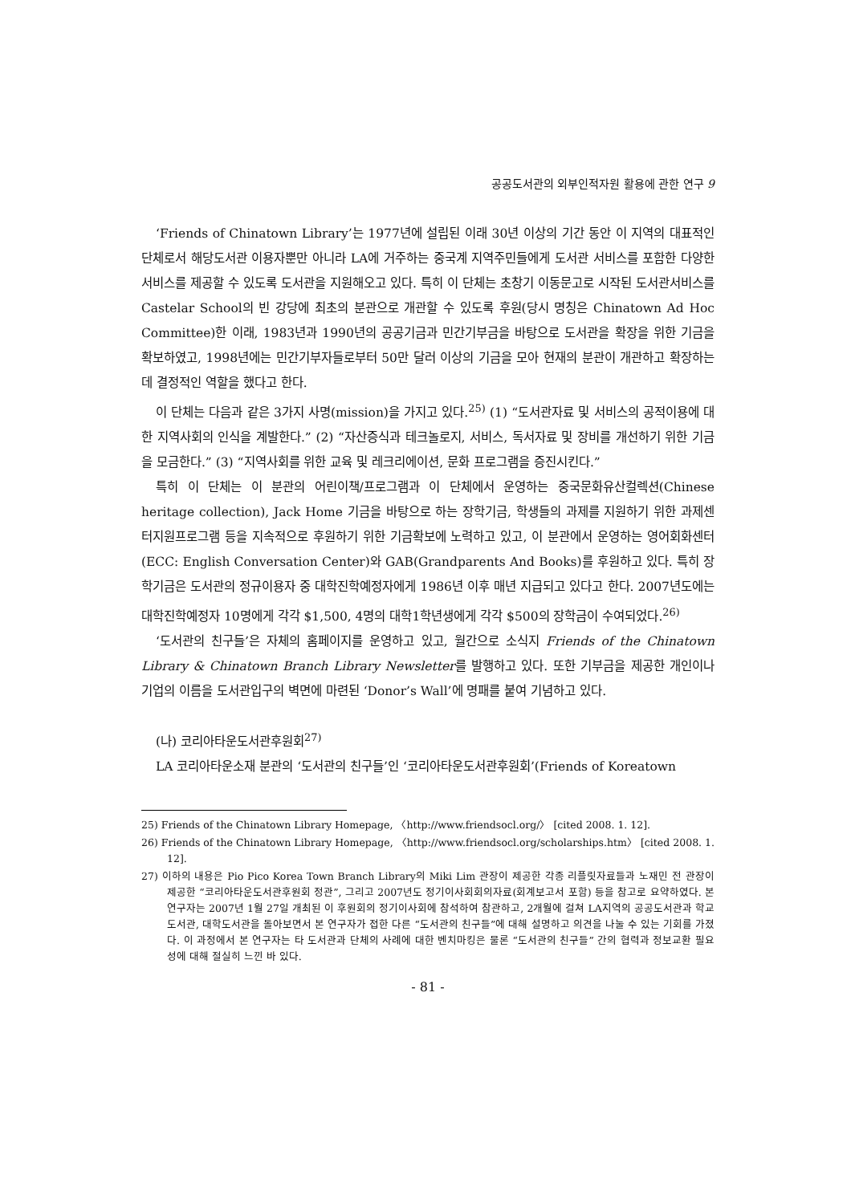공공도서관의 외부인적자원 활용에 관한 연구 9
‘Friends of Chinatown Library’는 1977년에 설립된 이래 30년 이상의 기간 동안 이 지역의 대표적인 단체로서 해당도서관 이용자뿐만 아니라 LA에 거주하는 중국계 지역주민들에게 도서관 서비스를 포함한 다양한 서비스를 제공할 수 있도록 도서관을 지원해오고 있다. 특히 이 단체는 초창기 이동문고로 시작된 도서관서비스를 Castelar School의 빈 강당에 최초의 분관으로 개관할 수 있도록 후원(당시 명칭은 Chinatown Ad Hoc Committee)한 이래, 1983년과 1990년의 공공기금과 민간기부금을 바탕으로 도서관을 확장을 위한 기금을 확보하였고, 1998년에는 민간기부자들로부터 50만 달러 이상의 기금을 모아 현재의 분관이 개관하고 확장하는 데 결정적인 역할을 했다고 한다.
이 단체는 다음과 같은 3가지 사명(mission)을 가지고 있다.<sup>25)</sup> (1) “도서관자료 및 서비스의 공적이용에 대한 지역사회의 인식을 계발한다.” (2) “자산증식과 테크놀로지, 서비스, 독서자료 및 장비를 개선하기 위한 기금을 모금한다.” (3) “지역사회를 위한 교육 및 레크리에이션, 문화 프로그램을 증진시킨다.”
특히 이 단체는 이 분관의 어린이책/프로그램과 이 단체에서 운영하는 중국문화유산컬렉션(Chinese heritage collection), Jack Home 기금을 바탕으로 하는 장학기금, 학생들의 과제를 지원하기 위한 과제센터지원프로그램 등을 지속적으로 후원하기 위한 기금확보에 노력하고 있고, 이 분관에서 운영하는 영어회화센터(ECC: English Conversation Center)와 GAB(Grandparents And Books)를 후원하고 있다. 특히 장학기금은 도서관의 정규이용자 중 대학진학예정자에게 1986년 이후 매년 지급되고 있다고 한다. 2007년도에는 대학진학예정자 10명에게 각각 $1,500, 4명의 대학1학년생에게 각각 $500의 장학금이 수여되었다.<sup>26)</sup>
‘도서관의 친구들’은 자체의 홈페이지를 운영하고 있고, 월간으로 소식지 Friends of the Chinatown Library & Chinatown Branch Library Newsletter를 발행하고 있다. 또한 기부금을 제공한 개인이나 기업의 이름을 도서관입구의 벽면에 마련된 ‘Donor’s Wall’에 명패를 붙여 기념하고 있다.
(나) 코리아타운도서관후원회<sup>27)</sup>
LA 코리아타운소재 분관의 ‘도서관의 친구들’인 ‘코리아타운도서관후원회’(Friends of Koreatown
25) Friends of the Chinatown Library Homepage, 〈http://www.friendsocl.org/〉 [cited 2008. 1. 12].
26) Friends of the Chinatown Library Homepage, 〈http://www.friendsocl.org/scholarships.htm〉 [cited 2008. 1. 12].
27) 이하의 내용은 Pio Pico Korea Town Branch Library의 Miki Lim 관장이 제공한 각종 리플릿자료들과 노재민 전 관장이 제공한 “코리아타운도서관후원회 정관”, 그리고 2007년도 정기이사회회의자료(회계보고서 포함) 등을 참고로 요약하였다. 본 연구자는 2007년 1월 27일 개최된 이 후원회의 정기이사회에 참석하여 참관하고, 2개월에 걸쳐 LA지역의 공공도서관과 학교도서관, 대학도서관을 돌아보면서 본 연구자가 접한 다른 “도서관의 친구들”에 대해 설명하고 의견을 나눌 수 있는 기회를 가졌다. 이 과정에서 본 연구자는 타 도서관과 단체의 사례에 대한 벤치마킹은 물론 “도서관의 친구들” 간의 협력과 정보교환 필요성에 대해 절실히 느낀 바 있다.
- 81 -